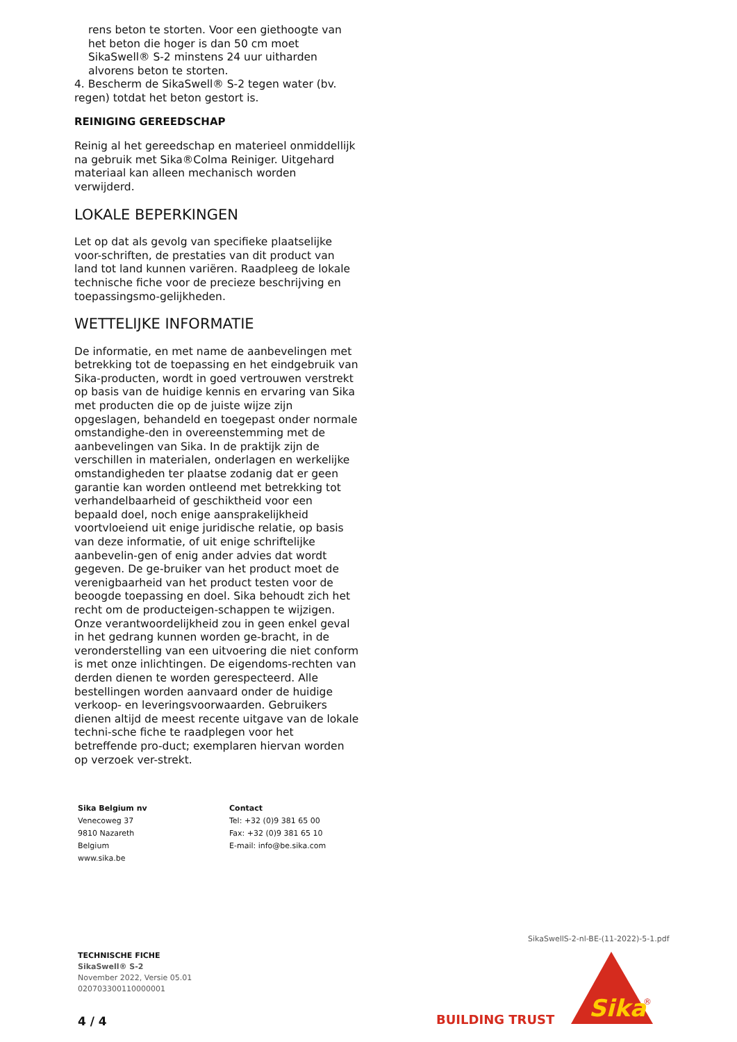rens beton te storten. Voor een giethoogte van het beton die hoger is dan 50 cm moet SikaSwell® S-2 minstens 24 uur uitharden alvorens beton te storten.
4. Bescherm de SikaSwell® S-2 tegen water (bv. regen) totdat het beton gestort is.
REINIGING GEREEDSCHAP
Reinig al het gereedschap en materieel onmiddellijk na gebruik met Sika®Colma Reiniger. Uitgehard materiaal kan alleen mechanisch worden verwijderd.
LOKALE BEPERKINGEN
Let op dat als gevolg van specifieke plaatselijke voor-schriften, de prestaties van dit product van land tot land kunnen variëren. Raadpleeg de lokale technische fiche voor de precieze beschrijving en toepassingsmo-gelijkheden.
WETTELIJKE INFORMATIE
De informatie, en met name de aanbevelingen met betrekking tot de toepassing en het eindgebruik van Sika-producten, wordt in goed vertrouwen verstrekt op basis van de huidige kennis en ervaring van Sika met producten die op de juiste wijze zijn opgeslagen, behandeld en toegepast onder normale omstandighe-den in overeenstemming met de aanbevelingen van Sika. In de praktijk zijn de verschillen in materialen, onderlagen en werkelijke omstandigheden ter plaatse zodanig dat er geen garantie kan worden ontleend met betrekking tot verhandelbaarheid of geschiktheid voor een bepaald doel, noch enige aansprakelijkheid voortvloeiend uit enige juridische relatie, op basis van deze informatie, of uit enige schriftelijke aanbevelin-gen of enig ander advies dat wordt gegeven. De ge-bruiker van het product moet de verenigbaarheid van het product testen voor de beoogde toepassing en doel. Sika behoudt zich het recht om de producteigen-schappen te wijzigen. Onze verantwoordelijkheid zou in geen enkel geval in het gedrang kunnen worden ge-bracht, in de veronderstelling van een uitvoering die niet conform is met onze inlichtingen. De eigendoms-rechten van derden dienen te worden gerespecteerd. Alle bestellingen worden aanvaard onder de huidige verkoop- en leveringsvoorwaarden. Gebruikers dienen altijd de meest recente uitgave van de lokale techni-sche fiche te raadplegen voor het betreffende pro-duct; exemplaren hiervan worden op verzoek ver-strekt.
Sika Belgium nv
Venecoweg 37
9810 Nazareth
Belgium
www.sika.be
Contact
Tel: +32 (0)9 381 65 00
Fax: +32 (0)9 381 65 10
E-mail: info@be.sika.com
SikaSwellS-2-nl-BE-(11-2022)-5-1.pdf
TECHNISCHE FICHE
SikaSwell® S-2
November 2022, Versie 05.01
020703300110000001
4 / 4 BUILDING TRUST
Sika
®